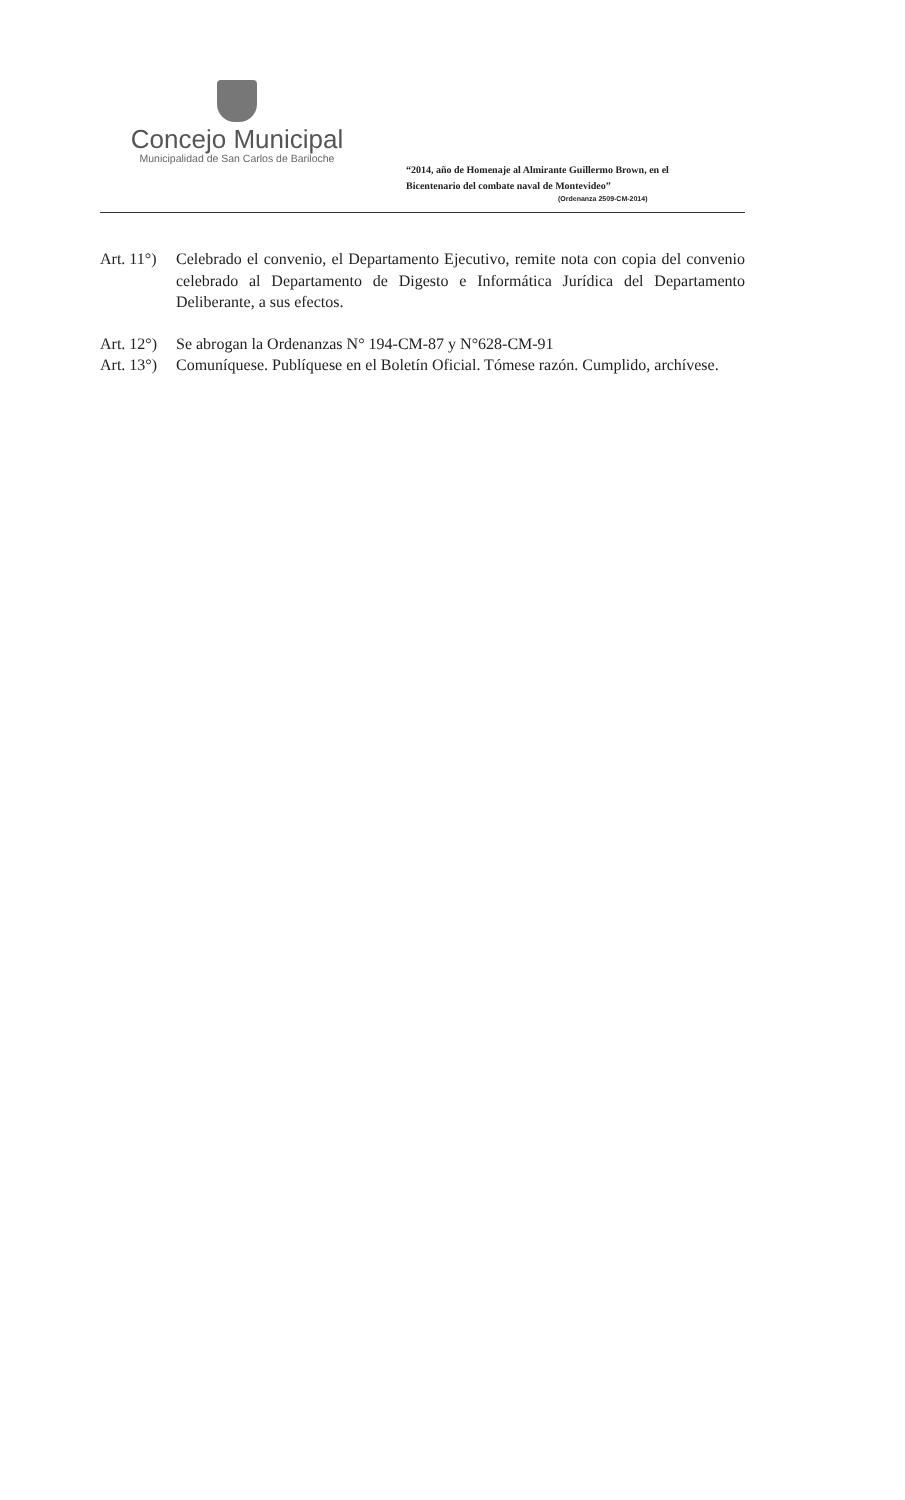Concejo Municipal
Municipalidad de San Carlos de Bariloche
“2014, año de Homenaje al Almirante Guillermo Brown, en el
Bicentenario del combate naval de Montevideo”
(Ordenanza 2509-CM-2014)
Art. 11°)
Celebrado el convenio, el Departamento Ejecutivo, remite nota con copia del convenio celebrado al Departamento de Digesto e Informática Jurídica del Departamento Deliberante, a sus efectos.
Art. 12°)
Se abrogan la Ordenanzas N° 194-CM-87 y N°628-CM-91
Art. 13°)
Comuníquese. Publíquese en el Boletín Oficial. Tómese razón. Cumplido, archívese.